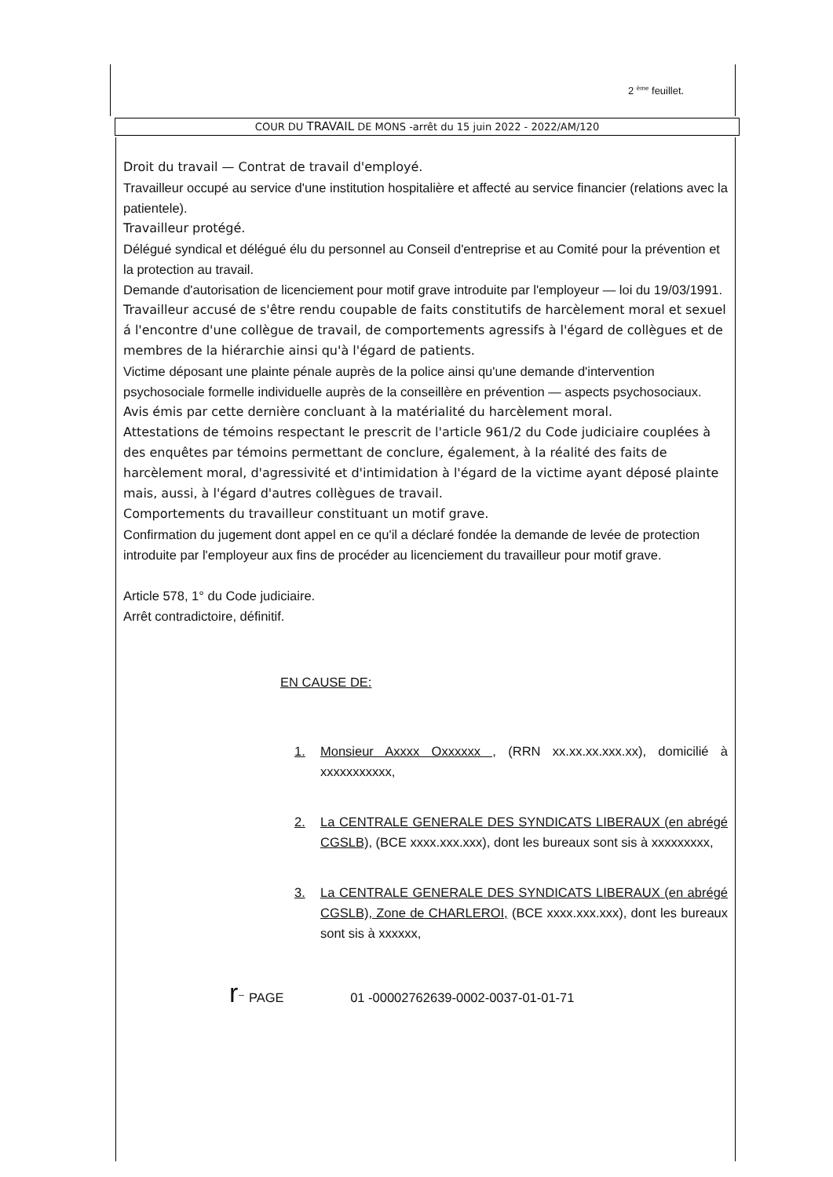2 <sup>ème</sup> feuillet.
COUR DU TRAVAIL DE MONS -arrêt du 15 juin 2022 - 2022/AM/120
Droit du travail — Contrat de travail d'employé.
Travailleur occupé au service d'une institution hospitalière et affecté au service financier (relations avec la patientele).
Travailleur protégé.
Délégué syndical et délégué élu du personnel au Conseil d'entreprise et au Comité pour la prévention et la protection au travail.
Demande d'autorisation de licenciement pour motif grave introduite par l'employeur — loi du 19/03/1991.
Travailleur accusé de s'être rendu coupable de faits constitutifs de harcèlement moral et sexuel á l'encontre d'une collègue de travail, de comportements agressifs à l'égard de collègues et de membres de la hiérarchie ainsi qu'à l'égard de patients.
Victime déposant une plainte pénale auprès de la police ainsi qu'une demande d'intervention psychosociale formelle individuelle auprès de la conseillère en prévention — aspects psychosociaux.
Avis émis par cette dernière concluant à la matérialité du harcèlement moral.
Attestations de témoins respectant le prescrit de l'article 961/2 du Code judiciaire couplées à des enquêtes par témoins permettant de conclure, également, à la réalité des faits de harcèlement moral, d'agressivité et d'intimidation à l'égard de la victime ayant déposé plainte mais, aussi, à l'égard d'autres collègues de travail.
Comportements du travailleur constituant un motif grave.
Confirmation du jugement dont appel en ce qu'il a déclaré fondée la demande de levée de protection introduite par l'employeur aux fins de procéder au licenciement du travailleur pour motif grave.
Article 578, 1° du Code judiciaire.
Arrêt contradictoire, définitif.
EN CAUSE DE:
1. Monsieur Axxxx Oxxxxxx , (RRN xx.xx.xx.xxx.xx), domicilié à xxxxxxxxxxx,
2. La CENTRALE GENERALE DES SYNDICATS LIBERAUX (en abrégé CGSLB), (BCE xxxx.xxx.xxx), dont les bureaux sont sis à xxxxxxxxx,
3. La CENTRALE GENERALE DES SYNDICATS LIBERAUX (en abrégé CGSLB), Zone de CHARLEROI, (BCE xxxx.xxx.xxx), dont les bureaux sont sis à xxxxxx,
r⁻ PAGE 01 -00002762639-0002-0037-01-01-71